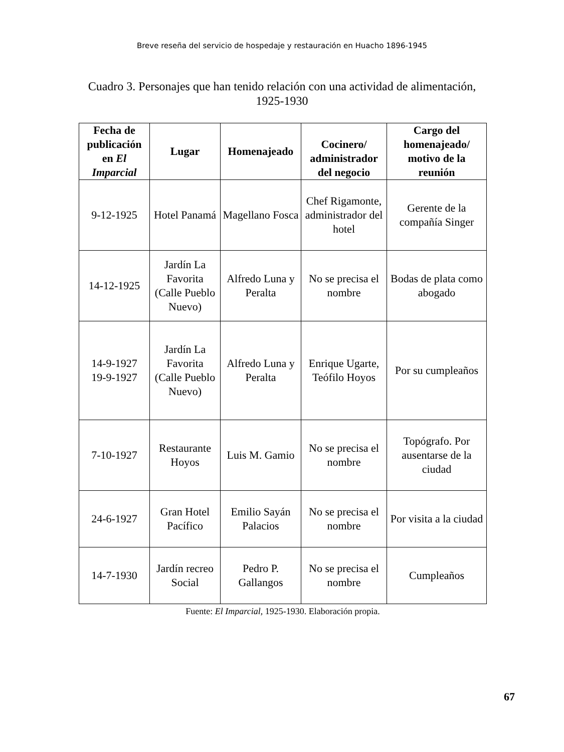Breve reseña del servicio de hospedaje y restauración en Huacho 1896-1945
Cuadro 3. Personajes que han tenido relación con una actividad de alimentación, 1925-1930
| Fecha de publicación en El Imparcial | Lugar | Homenajeado | Cocinero/ administrador del negocio | Cargo del homenajeado/ motivo de la reunión |
| --- | --- | --- | --- | --- |
| 9-12-1925 | Hotel Panamá | Magellano Fosca | Chef Rigamonte, administrador del hotel | Gerente de la compañía Singer |
| 14-12-1925 | Jardín La Favorita (Calle Pueblo Nuevo) | Alfredo Luna y Peralta | No se precisa el nombre | Bodas de plata como abogado |
| 14-9-1927 19-9-1927 | Jardín La Favorita (Calle Pueblo Nuevo) | Alfredo Luna y Peralta | Enrique Ugarte, Teófilo Hoyos | Por su cumpleaños |
| 7-10-1927 | Restaurante Hoyos | Luis M. Gamio | No se precisa el nombre | Topógrafo. Por ausentarse de la ciudad |
| 24-6-1927 | Gran Hotel Pacífico | Emilio Sayán Palacios | No se precisa el nombre | Por visita a la ciudad |
| 14-7-1930 | Jardín recreo Social | Pedro P. Gallangos | No se precisa el nombre | Cumpleaños |
Fuente: El Imparcial, 1925-1930. Elaboración propia.
67